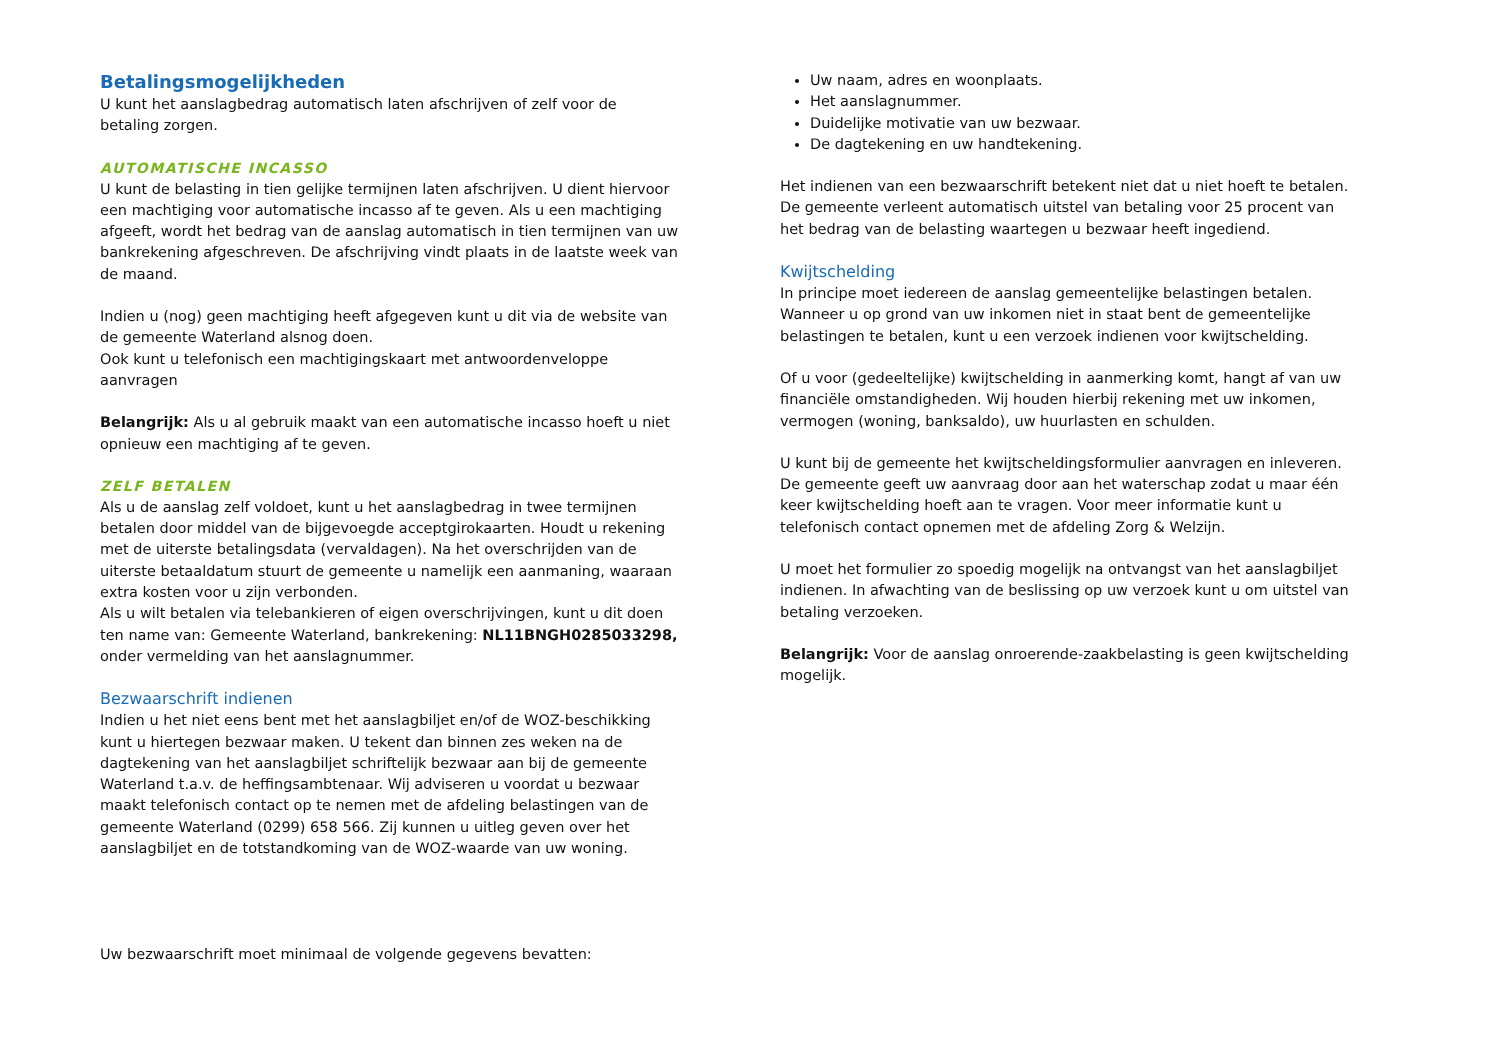Betalingsmogelijkheden
U kunt het aanslagbedrag automatisch laten afschrijven of zelf voor de betaling zorgen.
AUTOMATISCHE INCASSO
U kunt de belasting in tien gelijke termijnen laten afschrijven. U dient hiervoor een machtiging voor automatische incasso af te geven. Als u een machtiging afgeeft, wordt het bedrag van de aanslag automatisch in tien termijnen van uw bankrekening afgeschreven. De afschrijving vindt plaats in de laatste week van de maand.
Indien u (nog) geen machtiging heeft afgegeven kunt u dit via de website van de gemeente Waterland alsnog doen.
Ook kunt u telefonisch een machtigingskaart met antwoordenveloppe aanvragen
Belangrijk: Als u al gebruik maakt van een automatische incasso hoeft u niet opnieuw een machtiging af te geven.
ZELF BETALEN
Als u de aanslag zelf voldoet, kunt u het aanslagbedrag in twee termijnen betalen door middel van de bijgevoegde acceptgirokaarten. Houdt u rekening met de uiterste betalingsdata (vervaldagen). Na het overschrijden van de uiterste betaaldatum stuurt de gemeente u namelijk een aanmaning, waaraan extra kosten voor u zijn verbonden.
Als u wilt betalen via telebankieren of eigen overschrijvingen, kunt u dit doen ten name van: Gemeente Waterland, bankrekening: NL11BNGH0285033298, onder vermelding van het aanslagnummer.
Bezwaarschrift indienen
Indien u het niet eens bent met het aanslagbiljet en/of de WOZ-beschikking kunt u hiertegen bezwaar maken. U tekent dan binnen zes weken na de dagtekening van het aanslagbiljet schriftelijk bezwaar aan bij de gemeente Waterland t.a.v. de heffingsambtenaar. Wij adviseren u voordat u bezwaar maakt telefonisch contact op te nemen met de afdeling belastingen van de gemeente Waterland (0299) 658 566. Zij kunnen u uitleg geven over het aanslagbiljet en de totstandkoming van de WOZ-waarde van uw woning.
Uw bezwaarschrift moet minimaal de volgende gegevens bevatten:
Uw naam, adres en woonplaats.
Het aanslagnummer.
Duidelijke motivatie van uw bezwaar.
De dagtekening en uw handtekening.
Het indienen van een bezwaarschrift betekent niet dat u niet hoeft te betalen. De gemeente verleent automatisch uitstel van betaling voor 25 procent van het bedrag van de belasting waartegen u bezwaar heeft ingediend.
Kwijtschelding
In principe moet iedereen de aanslag gemeentelijke belastingen betalen. Wanneer u op grond van uw inkomen niet in staat bent de gemeentelijke belastingen te betalen, kunt u een verzoek indienen voor kwijtschelding.
Of u voor (gedeeltelijke) kwijtschelding in aanmerking komt, hangt af van uw financiële omstandigheden. Wij houden hierbij rekening met uw inkomen, vermogen (woning, banksaldo), uw huurlasten en schulden.
U kunt bij de gemeente het kwijtscheldingsformulier aanvragen en inleveren. De gemeente geeft uw aanvraag door aan het waterschap zodat u maar één keer kwijtschelding hoeft aan te vragen. Voor meer informatie kunt u telefonisch contact opnemen met de afdeling Zorg & Welzijn.
U moet het formulier zo spoedig mogelijk na ontvangst van het aanslagbiljet indienen. In afwachting van de beslissing op uw verzoek kunt u om uitstel van betaling verzoeken.
Belangrijk: Voor de aanslag onroerende-zaakbelasting is geen kwijtschelding mogelijk.